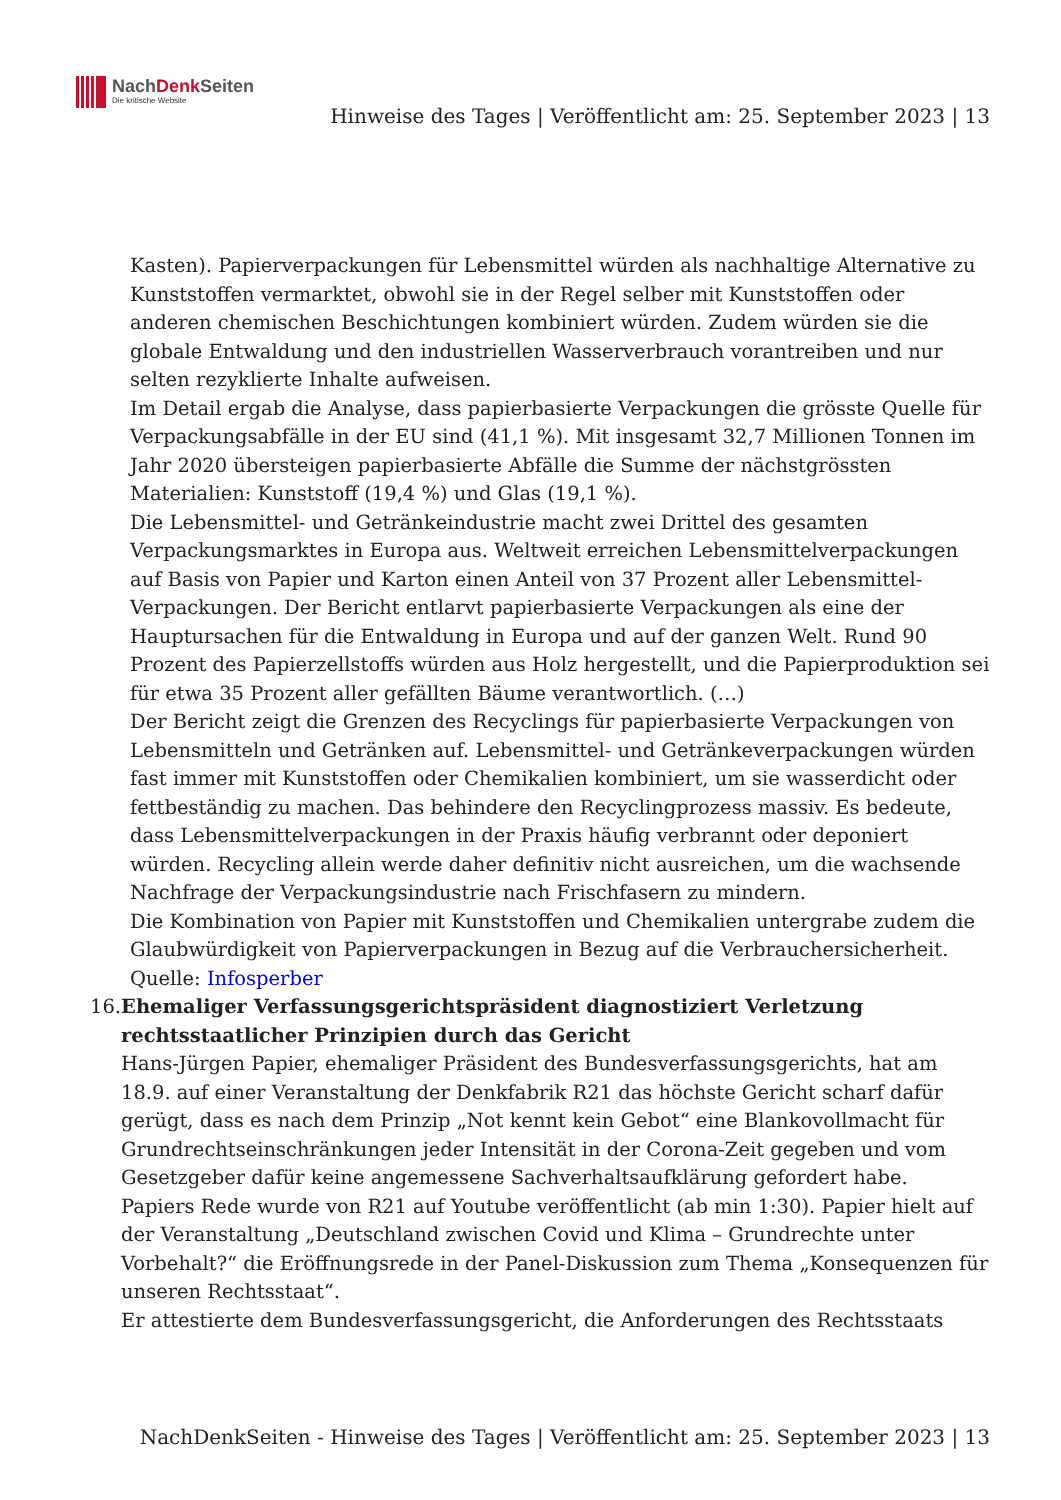NachDenk Seiten
Die kritische Website
Hinweise des Tages | Veröffentlicht am: 25. September 2023 | 13
Kasten). Papierverpackungen für Lebensmittel würden als nachhaltige Alternative zu Kunststoffen vermarktet, obwohl sie in der Regel selber mit Kunststoffen oder anderen chemischen Beschichtungen kombiniert würden. Zudem würden sie die globale Entwaldung und den industriellen Wasserverbrauch vorantreiben und nur selten rezyklierte Inhalte aufweisen.
Im Detail ergab die Analyse, dass papierbasierte Verpackungen die grösste Quelle für Verpackungsabfälle in der EU sind (41,1 %). Mit insgesamt 32,7 Millionen Tonnen im Jahr 2020 übersteigen papierbasierte Abfälle die Summe der nächstgrössten Materialien: Kunststoff (19,4 %) und Glas (19,1 %).
Die Lebensmittel- und Getränkeindustrie macht zwei Drittel des gesamten Verpackungsmarktes in Europa aus. Weltweit erreichen Lebensmittelverpackungen auf Basis von Papier und Karton einen Anteil von 37 Prozent aller Lebensmittel-Verpackungen. Der Bericht entlarvt papierbasierte Verpackungen als eine der Hauptursachen für die Entwaldung in Europa und auf der ganzen Welt. Rund 90 Prozent des Papierzellstoffs würden aus Holz hergestellt, und die Papierproduktion sei für etwa 35 Prozent aller gefällten Bäume verantwortlich. (…)
Der Bericht zeigt die Grenzen des Recyclings für papierbasierte Verpackungen von Lebensmitteln und Getränken auf. Lebensmittel- und Getränkeverpackungen würden fast immer mit Kunststoffen oder Chemikalien kombiniert, um sie wasserdicht oder fettbeständig zu machen. Das behindere den Recyclingprozess massiv. Es bedeute, dass Lebensmittelverpackungen in der Praxis häufig verbrannt oder deponiert würden. Recycling allein werde daher definitiv nicht ausreichen, um die wachsende Nachfrage der Verpackungsindustrie nach Frischfasern zu mindern.
Die Kombination von Papier mit Kunststoffen und Chemikalien untergrabe zudem die Glaubwürdigkeit von Papierverpackungen in Bezug auf die Verbrauchersicherheit.
Quelle: Infosperber
16. Ehemaliger Verfassungsgerichtspräsident diagnostiziert Verletzung rechtsstaatlicher Prinzipien durch das Gericht
Hans-Jürgen Papier, ehemaliger Präsident des Bundesverfassungsgerichts, hat am 18.9. auf einer Veranstaltung der Denkfabrik R21 das höchste Gericht scharf dafür gerügt, dass es nach dem Prinzip „Not kennt kein Gebot“ eine Blankovollmacht für Grundrechtseinschränkungen jeder Intensität in der Corona-Zeit gegeben und vom Gesetzgeber dafür keine angemessene Sachverhaltsaufklärung gefordert habe.
Papiers Rede wurde von R21 auf Youtube veröffentlicht (ab min 1:30). Papier hielt auf der Veranstaltung „Deutschland zwischen Covid und Klima – Grundrechte unter Vorbehalt?“ die Eröffnungsrede in der Panel-Diskussion zum Thema „Konsequenzen für unseren Rechtsstaat“.
Er attestierte dem Bundesverfassungsgericht, die Anforderungen des Rechtsstaats
NachDenkSeiten - Hinweise des Tages | Veröffentlicht am: 25. September 2023 | 13